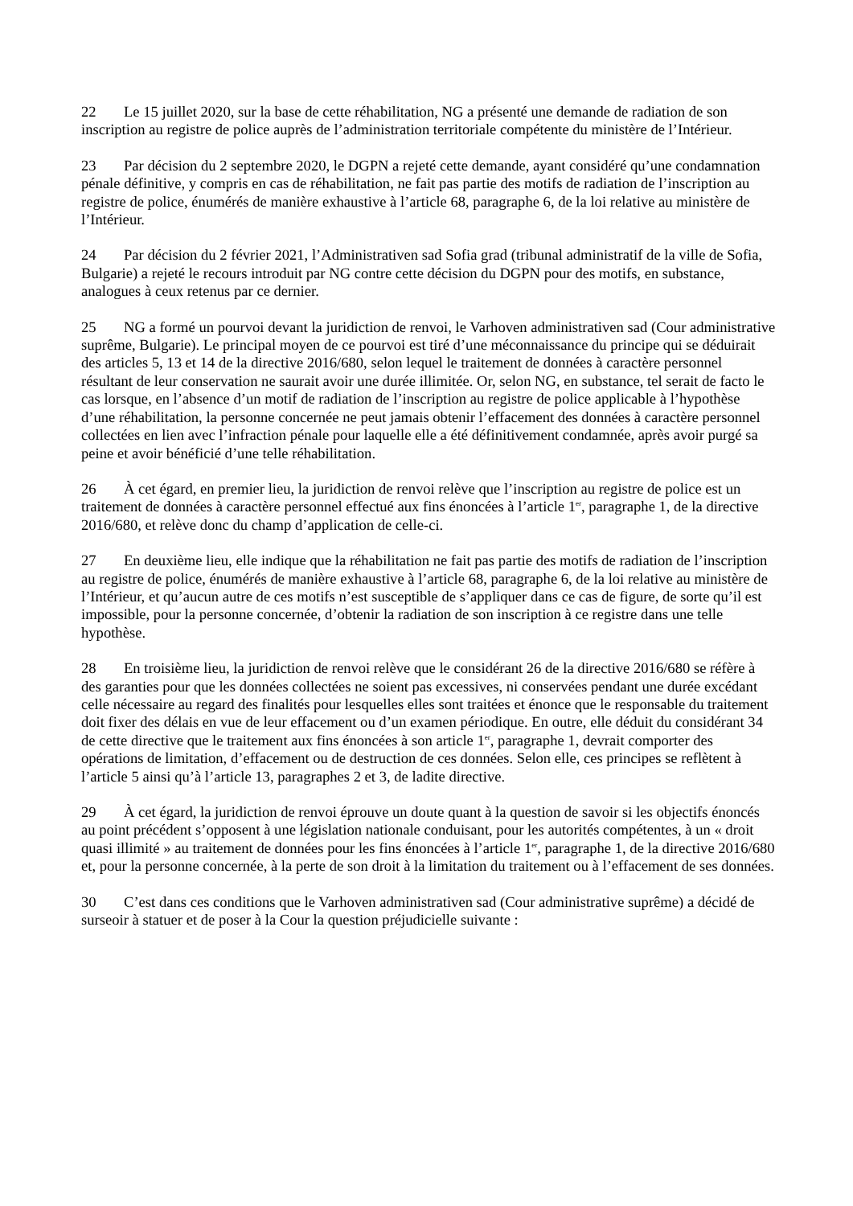22 Le 15 juillet 2020, sur la base de cette réhabilitation, NG a présenté une demande de radiation de son inscription au registre de police auprès de l’administration territoriale compétente du ministère de l’Intérieur.
23 Par décision du 2 septembre 2020, le DGPN a rejeté cette demande, ayant considéré qu’une condamnation pénale définitive, y compris en cas de réhabilitation, ne fait pas partie des motifs de radiation de l’inscription au registre de police, énumérés de manière exhaustive à l’article 68, paragraphe 6, de la loi relative au ministère de l’Intérieur.
24 Par décision du 2 février 2021, l’Administrativen sad Sofia grad (tribunal administratif de la ville de Sofia, Bulgarie) a rejeté le recours introduit par NG contre cette décision du DGPN pour des motifs, en substance, analogues à ceux retenus par ce dernier.
25 NG a formé un pourvoi devant la juridiction de renvoi, le Varhoven administrativen sad (Cour administrative suprême, Bulgarie). Le principal moyen de ce pourvoi est tiré d’une méconnaissance du principe qui se déduirait des articles 5, 13 et 14 de la directive 2016/680, selon lequel le traitement de données à caractère personnel résultant de leur conservation ne saurait avoir une durée illimitée. Or, selon NG, en substance, tel serait de facto le cas lorsque, en l’absence d’un motif de radiation de l’inscription au registre de police applicable à l’hypothèse d’une réhabilitation, la personne concernée ne peut jamais obtenir l’effacement des données à caractère personnel collectées en lien avec l’infraction pénale pour laquelle elle a été définitivement condamnée, après avoir purgé sa peine et avoir bénéficié d’une telle réhabilitation.
26 À cet égard, en premier lieu, la juridiction de renvoi relève que l’inscription au registre de police est un traitement de données à caractère personnel effectué aux fins énoncées à l’article 1<sup>er</sup>, paragraphe 1, de la directive 2016/680, et relève donc du champ d’application de celle-ci.
27 En deuxième lieu, elle indique que la réhabilitation ne fait pas partie des motifs de radiation de l’inscription au registre de police, énumérés de manière exhaustive à l’article 68, paragraphe 6, de la loi relative au ministère de l’Intérieur, et qu’aucun autre de ces motifs n’est susceptible de s’appliquer dans ce cas de figure, de sorte qu’il est impossible, pour la personne concernée, d’obtenir la radiation de son inscription à ce registre dans une telle hypothèse.
28 En troisième lieu, la juridiction de renvoi relève que le considérant 26 de la directive 2016/680 se réfère à des garanties pour que les données collectées ne soient pas excessives, ni conservées pendant une durée excédant celle nécessaire au regard des finalités pour lesquelles elles sont traitées et énonce que le responsable du traitement doit fixer des délais en vue de leur effacement ou d’un examen périodique. En outre, elle déduit du considérant 34 de cette directive que le traitement aux fins énoncées à son article 1<sup>er</sup>, paragraphe 1, devrait comporter des opérations de limitation, d’effacement ou de destruction de ces données. Selon elle, ces principes se reflètent à l’article 5 ainsi qu’à l’article 13, paragraphes 2 et 3, de ladite directive.
29 À cet égard, la juridiction de renvoi éprouve un doute quant à la question de savoir si les objectifs énoncés au point précédent s’opposent à une législation nationale conduisant, pour les autorités compétentes, à un « droit quasi illimité » au traitement de données pour les fins énoncées à l’article 1<sup>er</sup>, paragraphe 1, de la directive 2016/680 et, pour la personne concernée, à la perte de son droit à la limitation du traitement ou à l’effacement de ses données.
30 C’est dans ces conditions que le Varhoven administrativen sad (Cour administrative suprême) a décidé de surseoir à statuer et de poser à la Cour la question préjudicielle suivante :